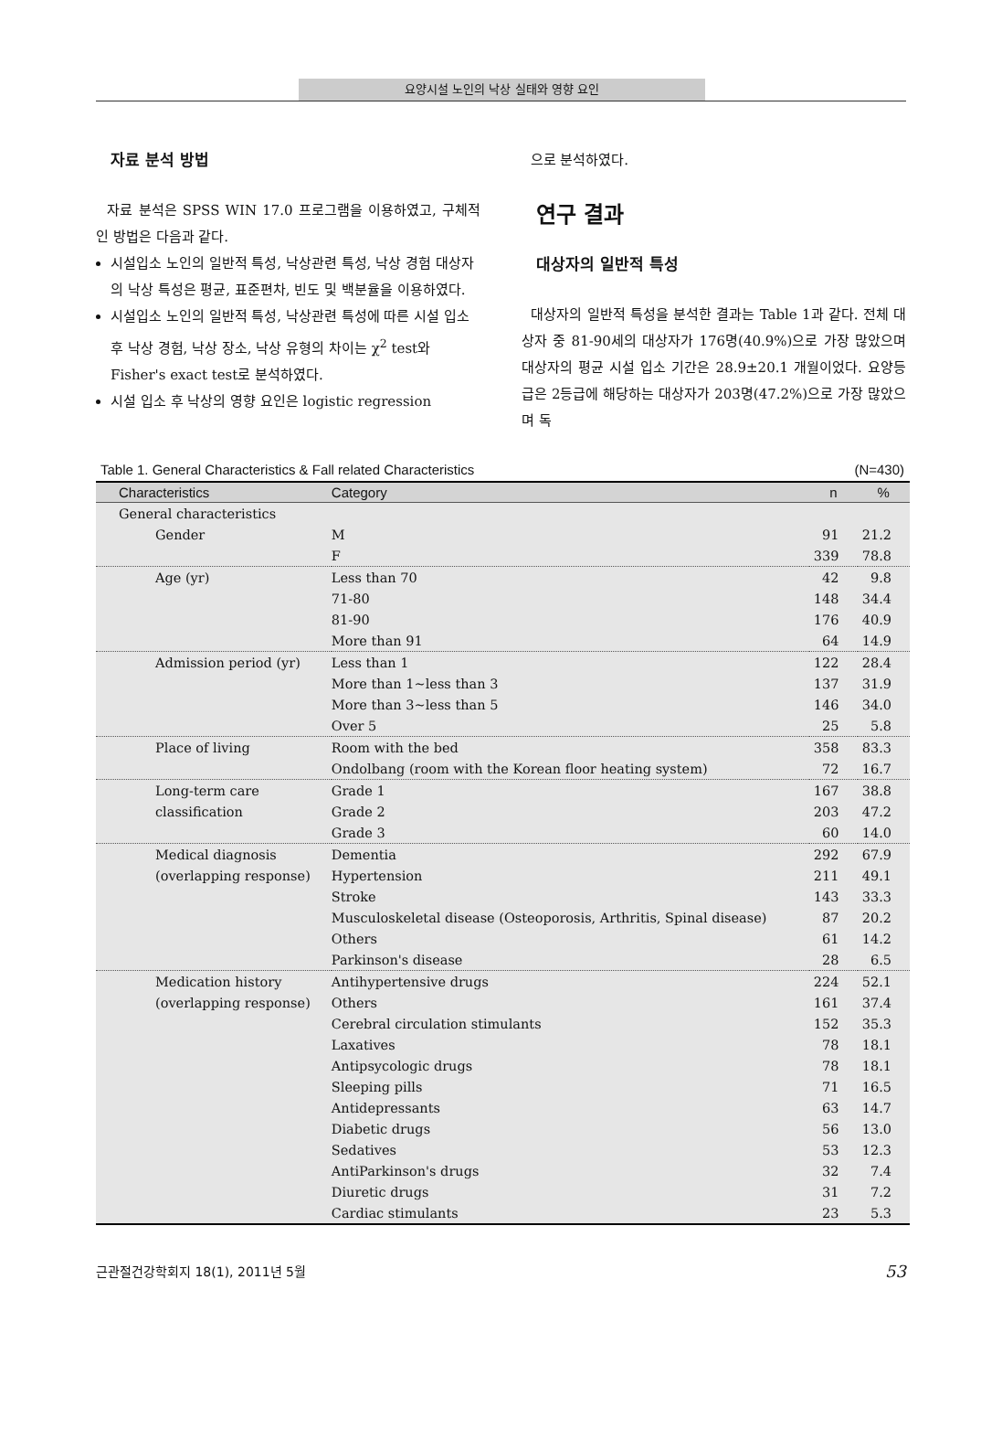요양시설 노인의 낙상 실태와 영향 요인
자료 분석 방법
자료 분석은 SPSS WIN 17.0 프로그램을 이용하였고, 구체적인 방법은 다음과 같다.
시설입소 노인의 일반적 특성, 낙상관련 특성, 낙상 경험 대상자의 낙상 특성은 평균, 표준편차, 빈도 및 백분율을 이용하였다.
시설입소 노인의 일반적 특성, 낙상관련 특성에 따른 시설 입소 후 낙상 경험, 낙상 장소, 낙상 유형의 차이는 χ<sup>2</sup> test와 Fisher's exact test로 분석하였다.
시설 입소 후 낙상의 영향 요인은 logistic regression
으로 분석하였다.
연구 결과
대상자의 일반적 특성
대상자의 일반적 특성을 분석한 결과는 Table 1과 같다. 전체 대상자 중 81-90세의 대상자가 176명(40.9%)으로 가장 많았으며 대상자의 평균 시설 입소 기간은 28.9±20.1 개월이었다. 요양등급은 2등급에 해당하는 대상자가 203명(47.2%)으로 가장 많았으며 독
Table 1. General Characteristics & Fall related Characteristics (N=430)
| Characteristics | Category | n | % |
| --- | --- | --- | --- |
| General characteristics | | | |
| Gender | M | 91 | 21.2 |
| | F | 339 | 78.8 |
| Age (yr) | Less than 70 | 42 | 9.8 |
| | 71-80 | 148 | 34.4 |
| | 81-90 | 176 | 40.9 |
| | More than 91 | 64 | 14.9 |
| Admission period (yr) | Less than 1 | 122 | 28.4 |
| | More than 1~less than 3 | 137 | 31.9 |
| | More than 3~less than 5 | 146 | 34.0 |
| | Over 5 | 25 | 5.8 |
| Place of living | Room with the bed | 358 | 83.3 |
| | Ondolbang (room with the Korean floor heating system) | 72 | 16.7 |
| Long-term care | Grade 1 | 167 | 38.8 |
| classification | Grade 2 | 203 | 47.2 |
| | Grade 3 | 60 | 14.0 |
| Medical diagnosis | Dementia | 292 | 67.9 |
| (overlapping response) | Hypertension | 211 | 49.1 |
| | Stroke | 143 | 33.3 |
| | Musculoskeletal disease (Osteoporosis, Arthritis, Spinal disease) | 87 | 20.2 |
| | Others | 61 | 14.2 |
| | Parkinson's disease | 28 | 6.5 |
| Medication history | Antihypertensive drugs | 224 | 52.1 |
| (overlapping response) | Others | 161 | 37.4 |
| | Cerebral circulation stimulants | 152 | 35.3 |
| | Laxatives | 78 | 18.1 |
| | Antipsycologic drugs | 78 | 18.1 |
| | Sleeping pills | 71 | 16.5 |
| | Antidepressants | 63 | 14.7 |
| | Diabetic drugs | 56 | 13.0 |
| | Sedatives | 53 | 12.3 |
| | AntiParkinson's drugs | 32 | 7.4 |
| | Diuretic drugs | 31 | 7.2 |
| | Cardiac stimulants | 23 | 5.3 |
근관절건강학회지 18(1), 2011년 5월 53